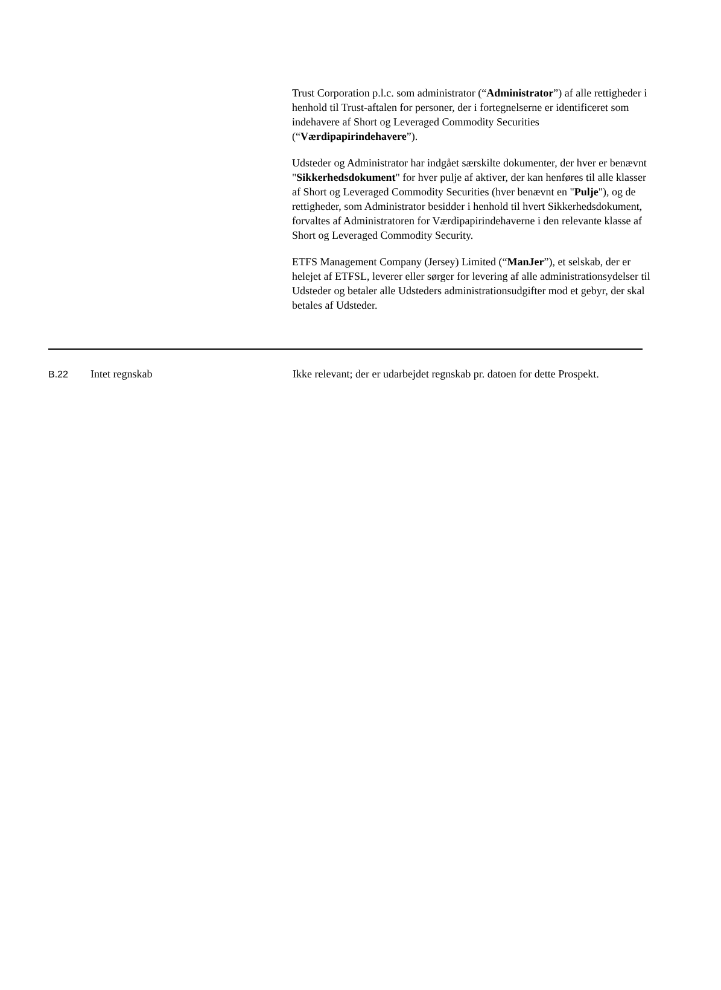Trust Corporation p.l.c. som administrator (“Administrator”) af alle rettigheder i henhold til Trust-aftalen for personer, der i fortegnelserne er identificeret som indehavere af Short og Leveraged Commodity Securities (“Værdipapirindehavere”).
Udsteder og Administrator har indgået særskilte dokumenter, der hver er benævnt "Sikkerhedsdokument" for hver pulje af aktiver, der kan henføres til alle klasser af Short og Leveraged Commodity Securities (hver benævnt en "Pulje"), og de rettigheder, som Administrator besidder i henhold til hvert Sikkerhedsdokument, forvaltes af Administratoren for Værdipapirindehaverne i den relevante klasse af Short og Leveraged Commodity Security.
ETFS Management Company (Jersey) Limited (“ManJer”), et selskab, der er helejet af ETFSL, leverer eller sørger for levering af alle administrationsydelser til Udsteder og betaler alle Udsteders administrationsudgifter mod et gebyr, der skal betales af Udsteder.
| B.22 | Intet regnskab | Ikke relevant; der er udarbejdet regnskab pr. datoen for dette Prospekt. |